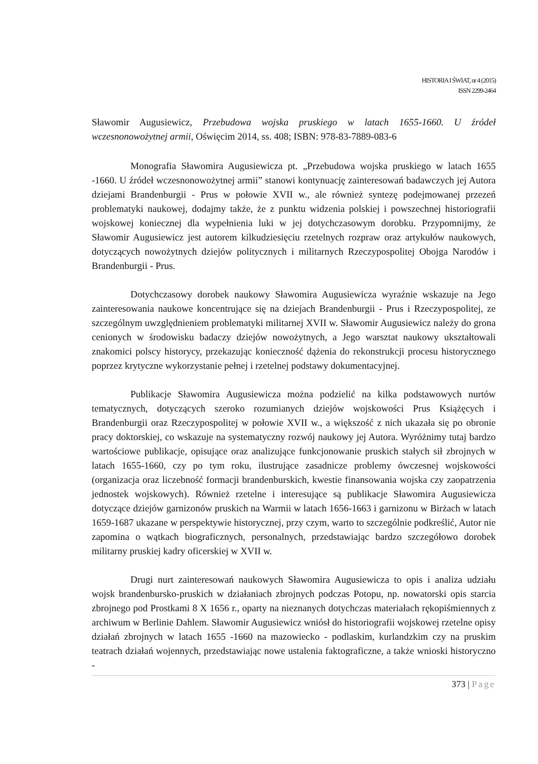HISTORIA I ŚWIAT, nr 4 (2015)
ISSN 2299-2464
Sławomir Augusiewicz, Przebudowa wojska pruskiego w latach 1655-1660. U źródeł wczesnonowożytnej armii, Oświęcim 2014, ss. 408; ISBN: 978-83-7889-083-6
Monografia Sławomira Augusiewicza pt. „Przebudowa wojska pruskiego w latach 1655 -1660. U źródeł wczesnonowożytnej armii” stanowi kontynuację zainteresowań badawczych jej Autora dziejami Brandenburgii - Prus w połowie XVII w., ale również syntezę podejmowanej przezeń problematyki naukowej, dodajmy także, że z punktu widzenia polskiej i powszechnej historiografii wojskowej koniecznej dla wypełnienia luki w jej dotychczasowym dorobku. Przypomnijmy, że Sławomir Augusiewicz jest autorem kilkudziesięciu rzetelnych rozpraw oraz artykułów naukowych, dotyczących nowożytnych dziejów politycznych i militarnych Rzeczypospolitej Obojga Narodów i Brandenburgii - Prus.
Dotychczasowy dorobek naukowy Sławomira Augusiewicza wyraźnie wskazuje na Jego zainteresowania naukowe koncentrujące się na dziejach Brandenburgii - Prus i Rzeczypospolitej, ze szczególnym uwzględnieniem problematyki militarnej XVII w. Sławomir Augusiewicz należy do grona cenionych w środowisku badaczy dziejów nowożytnych, a Jego warsztat naukowy ukształtowali znakomici polscy historycy, przekazując konieczność dążenia do rekonstrukcji procesu historycznego poprzez krytyczne wykorzystanie pełnej i rzetelnej podstawy dokumentacyjnej.
Publikacje Sławomira Augusiewicza można podzielić na kilka podstawowych nurtów tematycznych, dotyczących szeroko rozumianych dziejów wojskowości Prus Książęcych i Brandenburgii oraz Rzeczypospolitej w połowie XVII w., a większość z nich ukazała się po obronie pracy doktorskiej, co wskazuje na systematyczny rozwój naukowy jej Autora. Wyróżnimy tutaj bardzo wartościowe publikacje, opisujące oraz analizujące funkcjonowanie pruskich stałych sił zbrojnych w latach 1655-1660, czy po tym roku, ilustrujące zasadnicze problemy ówczesnej wojskowości (organizacja oraz liczebność formacji brandenburskich, kwestie finansowania wojska czy zaopatrzenia jednostek wojskowych). Również rzetelne i interesujące są publikacje Sławomira Augusiewicza dotyczące dziejów garnizonów pruskich na Warmii w latach 1656-1663 i garnizonu w Birżach w latach 1659-1687 ukazane w perspektywie historycznej, przy czym, warto to szczególnie podkreślić, Autor nie zapomina o wątkach biograficznych, personalnych, przedstawiając bardzo szczegółowo dorobek militarny pruskiej kadry oficerskiej w XVII w.
Drugi nurt zainteresowań naukowych Sławomira Augusiewicza to opis i analiza udziału wojsk brandenbursko-pruskich w działaniach zbrojnych podczas Potopu, np. nowatorski opis starcia zbrojnego pod Prostkami 8 X 1656 r., oparty na nieznanych dotychczas materiałach rękopiśmiennych z archiwum w Berlinie Dahlem. Sławomir Augusiewicz wniósł do historiografii wojskowej rzetelne opisy działań zbrojnych w latach 1655 -1660 na mazowiecko - podlaskim, kurlandzkim czy na pruskim teatrach działań wojennych, przedstawiając nowe ustalenia faktograficzne, a także wnioski historyczno -
373 | Page